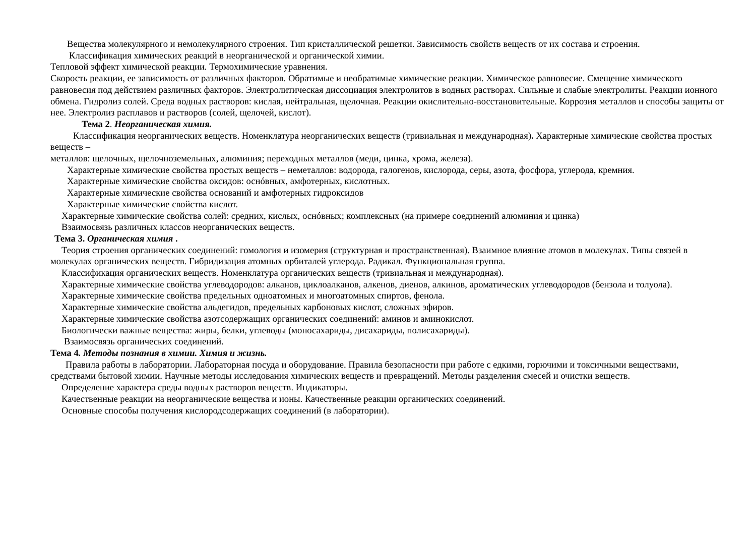Вещества молекулярного и немолекулярного строения. Тип кристаллической решетки. Зависимость свойств веществ от их состава и строения.
Классификация химических реакций в неорганической и органической химии.
Тепловой эффект химической реакции. Термохимические уравнения.
Скорость реакции, ее зависимость от различных факторов. Обратимые и необратимые химические реакции. Химическое равновесие. Смещение химического равновесия под действием различных факторов. Электролитическая диссоциация электролитов в водных растворах. Сильные и слабые электролиты. Реакции ионного обмена. Гидролиз солей. Среда водных растворов: кислая, нейтральная, щелочная. Реакции окислительно-восстановительные. Коррозия металлов и способы защиты от нее. Электролиз расплавов и растворов (солей, щелочей, кислот).
Тема 2. Неорганическая химия.
Классификация неорганических веществ. Номенклатура неорганических веществ (тривиальная и международная). Характерные химические свойства простых веществ –
металлов: щелочных, щелочноземельных, алюминия; переходных металлов (меди, цинка, хрома, железа).
Характерные химические свойства простых веществ – неметаллов: водорода, галогенов, кислорода, серы, азота, фосфора, углерода, кремния.
Характерные химические свойства оксидов: оснóвных, амфотерных, кислотных.
Характерные химические свойства оснований и амфотерных гидроксидов
Характерные химические свойства кислот.
Характерные химические свойства солей: средних, кислых, оснóвных; комплексных (на примере соединений алюминия и цинка)
Взаимосвязь различных классов неорганических веществ.
Тема 3. Органическая химия .
Теория строения органических соединений: гомология и изомерия (структурная и пространственная). Взаимное влияние атомов в молекулах. Типы связей в молекулах органических веществ. Гибридизация атомных орбиталей углерода. Радикал. Функциональная группа.
Классификация органических веществ. Номенклатура органических веществ (тривиальная и международная).
Характерные химические свойства углеводородов: алканов, циклоалканов, алкенов, диенов, алкинов, ароматических углеводородов (бензола и толуола).
Характерные химические свойства предельных одноатомных и многоатомных спиртов, фенола.
Характерные химические свойства альдегидов, предельных карбоновых кислот, сложных эфиров.
Характерные химические свойства азотсодержащих органических соединений: аминов и аминокислот.
Биологически важные вещества: жиры, белки, углеводы (моносахариды, дисахариды, полисахариды).
Взаимосвязь органических соединений.
Тема 4. Методы познания в химии. Химия и жизнь.
Правила работы в лаборатории. Лабораторная посуда и оборудование. Правила безопасности при работе с едкими, горючими и токсичными веществами, средствами бытовой химии. Научные методы исследования химических веществ и превращений. Методы разделения смесей и очистки веществ.
Определение характера среды водных растворов веществ. Индикаторы.
Качественные реакции на неорганические вещества и ионы. Качественные реакции органических соединений.
Основные способы получения кислородсодержащих соединений (в лаборатории).